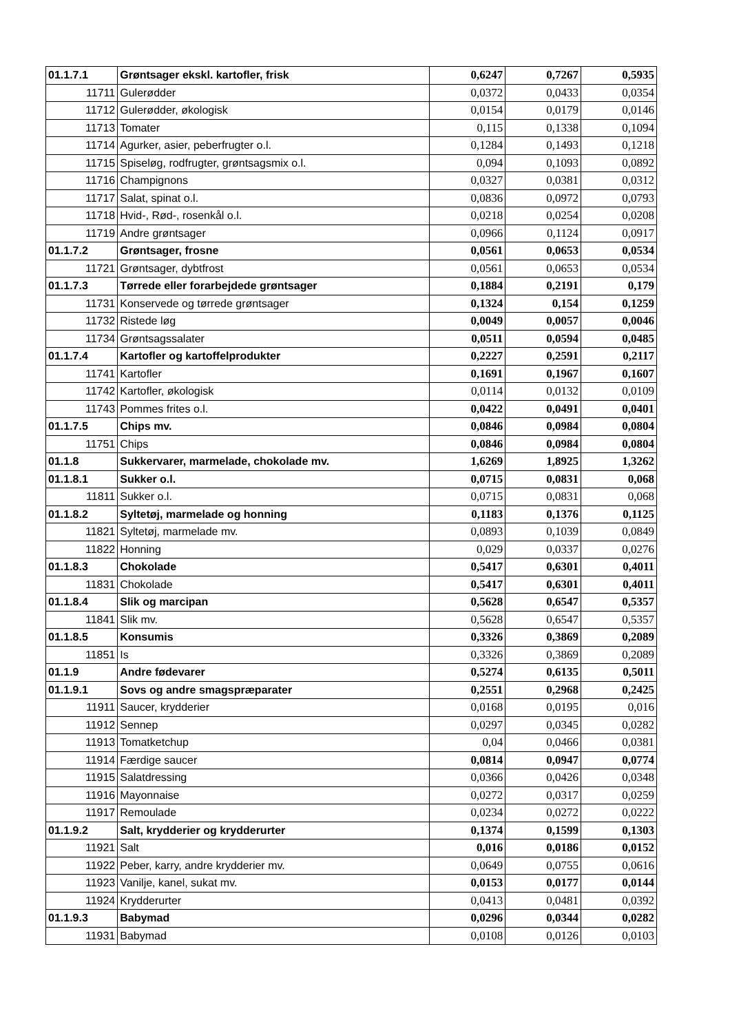| 01.1.7.1 | Grøntsager ekskl. kartofler, frisk | 0,6247 | 0,7267 | 0,5935 |
| 11711 | Gulerødder | 0,0372 | 0,0433 | 0,0354 |
| 11712 | Gulerødder, økologisk | 0,0154 | 0,0179 | 0,0146 |
| 11713 | Tomater | 0,115 | 0,1338 | 0,1094 |
| 11714 | Agurker, asier, peberfrugter o.l. | 0,1284 | 0,1493 | 0,1218 |
| 11715 | Spiseløg, rodfrugter, grøntsagsmix o.l. | 0,094 | 0,1093 | 0,0892 |
| 11716 | Champignons | 0,0327 | 0,0381 | 0,0312 |
| 11717 | Salat, spinat o.l. | 0,0836 | 0,0972 | 0,0793 |
| 11718 | Hvid-, Rød-, rosenkål o.l. | 0,0218 | 0,0254 | 0,0208 |
| 11719 | Andre grøntsager | 0,0966 | 0,1124 | 0,0917 |
| 01.1.7.2 | Grøntsager, frosne | 0,0561 | 0,0653 | 0,0534 |
| 11721 | Grøntsager, dybtfrost | 0,0561 | 0,0653 | 0,0534 |
| 01.1.7.3 | Tørrede eller forarbejdede grøntsager | 0,1884 | 0,2191 | 0,179 |
| 11731 | Konservede og tørrede grøntsager | 0,1324 | 0,154 | 0,1259 |
| 11732 | Ristede løg | 0,0049 | 0,0057 | 0,0046 |
| 11734 | Grøntsagssalater | 0,0511 | 0,0594 | 0,0485 |
| 01.1.7.4 | Kartofler og kartoffelprodukter | 0,2227 | 0,2591 | 0,2117 |
| 11741 | Kartofler | 0,1691 | 0,1967 | 0,1607 |
| 11742 | Kartofler, økologisk | 0,0114 | 0,0132 | 0,0109 |
| 11743 | Pommes frites o.l. | 0,0422 | 0,0491 | 0,0401 |
| 01.1.7.5 | Chips mv. | 0,0846 | 0,0984 | 0,0804 |
| 11751 | Chips | 0,0846 | 0,0984 | 0,0804 |
| 01.1.8 | Sukkervarer, marmelade, chokolade mv. | 1,6269 | 1,8925 | 1,3262 |
| 01.1.8.1 | Sukker o.l. | 0,0715 | 0,0831 | 0,068 |
| 11811 | Sukker o.l. | 0,0715 | 0,0831 | 0,068 |
| 01.1.8.2 | Syltetøj, marmelade og honning | 0,1183 | 0,1376 | 0,1125 |
| 11821 | Syltetøj, marmelade mv. | 0,0893 | 0,1039 | 0,0849 |
| 11822 | Honning | 0,029 | 0,0337 | 0,0276 |
| 01.1.8.3 | Chokolade | 0,5417 | 0,6301 | 0,4011 |
| 11831 | Chokolade | 0,5417 | 0,6301 | 0,4011 |
| 01.1.8.4 | Slik og marcipan | 0,5628 | 0,6547 | 0,5357 |
| 11841 | Slik mv. | 0,5628 | 0,6547 | 0,5357 |
| 01.1.8.5 | Konsumis | 0,3326 | 0,3869 | 0,2089 |
| 11851 | Is | 0,3326 | 0,3869 | 0,2089 |
| 01.1.9 | Andre fødevarer | 0,5274 | 0,6135 | 0,5011 |
| 01.1.9.1 | Sovs og andre smagspræparater | 0,2551 | 0,2968 | 0,2425 |
| 11911 | Saucer, krydderier | 0,0168 | 0,0195 | 0,016 |
| 11912 | Sennep | 0,0297 | 0,0345 | 0,0282 |
| 11913 | Tomatketchup | 0,04 | 0,0466 | 0,0381 |
| 11914 | Færdige saucer | 0,0814 | 0,0947 | 0,0774 |
| 11915 | Salatdressing | 0,0366 | 0,0426 | 0,0348 |
| 11916 | Mayonnaise | 0,0272 | 0,0317 | 0,0259 |
| 11917 | Remoulade | 0,0234 | 0,0272 | 0,0222 |
| 01.1.9.2 | Salt, krydderier og krydderurter | 0,1374 | 0,1599 | 0,1303 |
| 11921 | Salt | 0,016 | 0,0186 | 0,0152 |
| 11922 | Peber, karry, andre krydderier mv. | 0,0649 | 0,0755 | 0,0616 |
| 11923 | Vanilje, kanel, sukat mv. | 0,0153 | 0,0177 | 0,0144 |
| 11924 | Krydderurter | 0,0413 | 0,0481 | 0,0392 |
| 01.1.9.3 | Babymad | 0,0296 | 0,0344 | 0,0282 |
| 11931 | Babymad | 0,0108 | 0,0126 | 0,0103 |